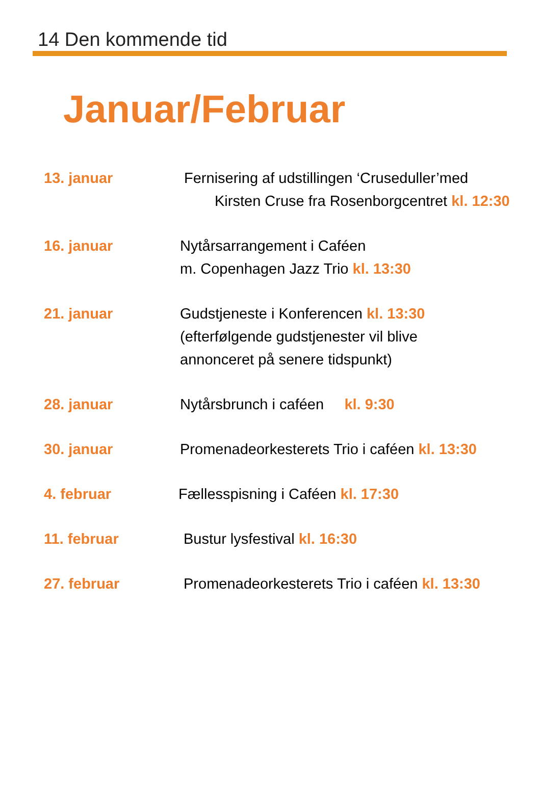14 Den kommende tid
Januar/Februar
13. januar Fernisering af udstillingen ‘Cruseduller’med
Kirsten Cruse fra Rosenborgcentret kl. 12:30
16. januar Nytårsarrangement i Caféen
m. Copenhagen Jazz Trio kl. 13:30
21. januar Gudstjeneste i Konferencen kl. 13:30
(efterfølgende gudstjenester vil blive
annonceret på senere tidspunkt)
28. januar Nytårsbrunch i caféen kl. 9:30
30. januar Promenadeorkesterets Trio i caféen kl. 13:30
4. februar Fællesspisning i Caféen kl. 17:30
11. februar
Bustur lysfestival kl. 16:30
27. februar
Promenadeorkesterets Trio i caféen kl. 13:30